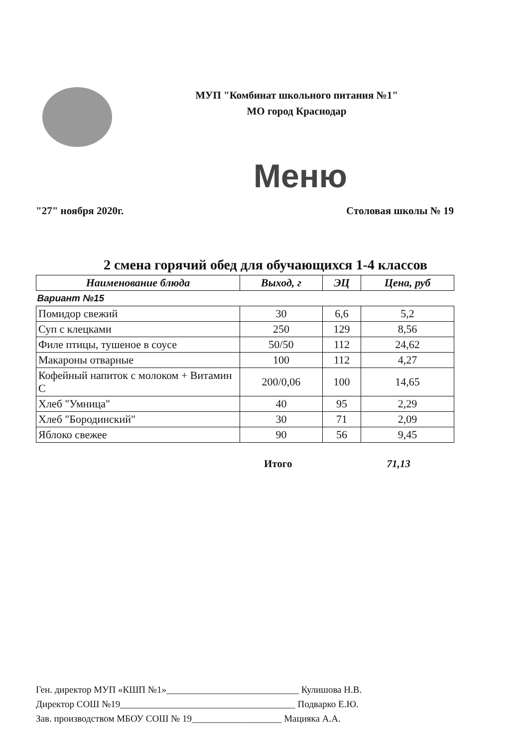МУП "Комбинат школьного питания №1"
МО город Краснодар
Меню
"27" ноября 2020г. Столовая школы № 19
2 смена горячий обед для обучающихся 1-4 классов
| Наименование блюда | Выход, г | ЭЦ | Цена, руб |
| --- | --- | --- | --- |
| Вариант №15 | | | |
| Помидор свежий | 30 | 6,6 | 5,2 |
| Суп с клецками | 250 | 129 | 8,56 |
| Филе птицы, тушеное в соусе | 50/50 | 112 | 24,62 |
| Макароны отварные | 100 | 112 | 4,27 |
| Кофейный напиток с молоком + Витамин С | 200/0,06 | 100 | 14,65 |
| Хлеб "Умница" | 40 | 95 | 2,29 |
| Хлеб "Бородинский" | 30 | 71 | 2,09 |
| Яблоко свежее | 90 | 56 | 9,45 |
Итого 71,13
Ген. директор МУП «КШП №1»____________________________ Кулишова Н.В.
Директор СОШ №19_____________________________________ Подварко Е.Ю.
Зав. производством МБОУ СОШ № 19___________________ Мацияка А.А.